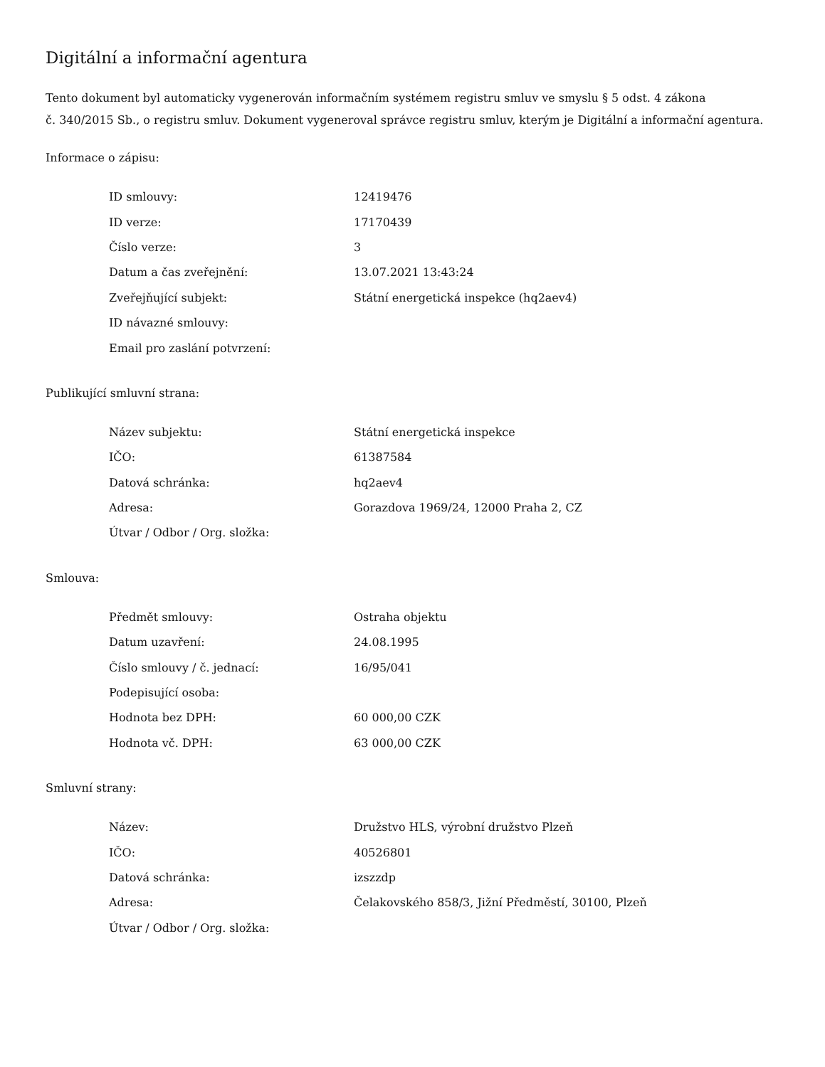Digitální a informační agentura
Tento dokument byl automaticky vygenerován informačním systémem registru smluv ve smyslu § 5 odst. 4 zákona
č. 340/2015 Sb., o registru smluv. Dokument vygeneroval správce registru smluv, kterým je Digitální a informační agentura.
Informace o zápisu:
| ID smlouvy: | 12419476 |
| ID verze: | 17170439 |
| Číslo verze: | 3 |
| Datum a čas zveřejnění: | 13.07.2021 13:43:24 |
| Zveřejňující subjekt: | Státní energetická inspekce (hq2aev4) |
| ID návazné smlouvy: | |
| Email pro zaslání potvrzení: | |
Publikující smluvní strana:
| Název subjektu: | Státní energetická inspekce |
| IČO: | 61387584 |
| Datová schránka: | hq2aev4 |
| Adresa: | Gorazdova 1969/24, 12000 Praha 2, CZ |
| Útvar / Odbor / Org. složka: | |
Smlouva:
| Předmět smlouvy: | Ostraha objektu |
| Datum uzavření: | 24.08.1995 |
| Číslo smlouvy / č. jednací: | 16/95/041 |
| Podepisující osoba: | |
| Hodnota bez DPH: | 60 000,00 CZK |
| Hodnota vč. DPH: | 63 000,00 CZK |
Smluvní strany:
| Název: | Družstvo HLS, výrobní družstvo Plzeň |
| IČO: | 40526801 |
| Datová schránka: | izszzdp |
| Adresa: | Čelakovského 858/3, Jižní Předměstí, 30100, Plzeň |
| Útvar / Odbor / Org. složka: | |